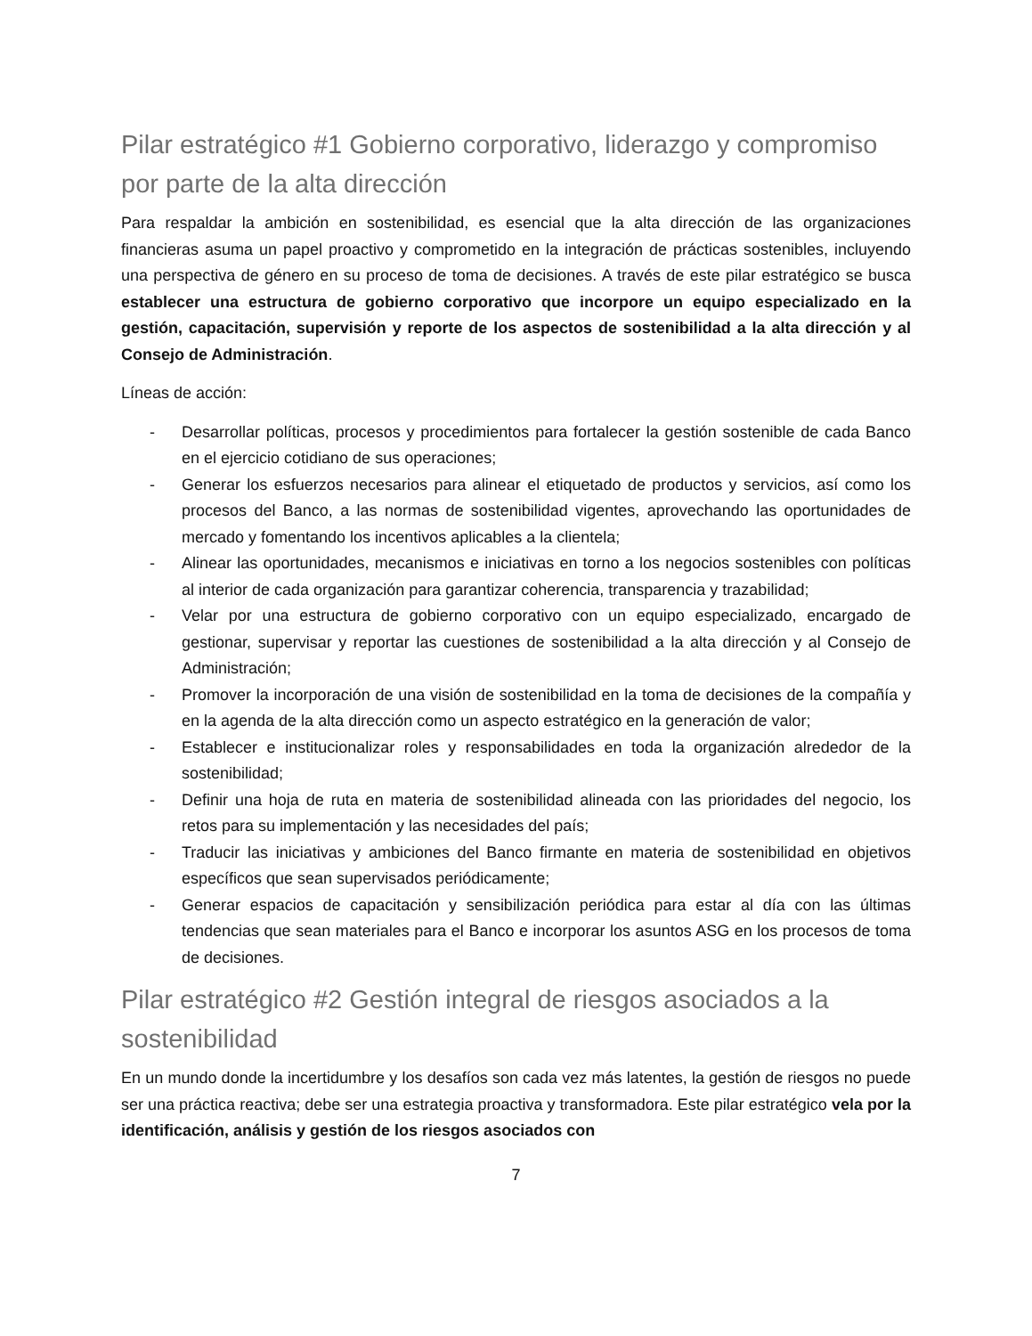Pilar estratégico #1 Gobierno corporativo, liderazgo y compromiso por parte de la alta dirección
Para respaldar la ambición en sostenibilidad, es esencial que la alta dirección de las organizaciones financieras asuma un papel proactivo y comprometido en la integración de prácticas sostenibles, incluyendo una perspectiva de género en su proceso de toma de decisiones. A través de este pilar estratégico se busca establecer una estructura de gobierno corporativo que incorpore un equipo especializado en la gestión, capacitación, supervisión y reporte de los aspectos de sostenibilidad a la alta dirección y al Consejo de Administración.
Líneas de acción:
- Desarrollar políticas, procesos y procedimientos para fortalecer la gestión sostenible de cada Banco en el ejercicio cotidiano de sus operaciones;
- Generar los esfuerzos necesarios para alinear el etiquetado de productos y servicios, así como los procesos del Banco, a las normas de sostenibilidad vigentes, aprovechando las oportunidades de mercado y fomentando los incentivos aplicables a la clientela;
- Alinear las oportunidades, mecanismos e iniciativas en torno a los negocios sostenibles con políticas al interior de cada organización para garantizar coherencia, transparencia y trazabilidad;
- Velar por una estructura de gobierno corporativo con un equipo especializado, encargado de gestionar, supervisar y reportar las cuestiones de sostenibilidad a la alta dirección y al Consejo de Administración;
- Promover la incorporación de una visión de sostenibilidad en la toma de decisiones de la compañía y en la agenda de la alta dirección como un aspecto estratégico en la generación de valor;
- Establecer e institucionalizar roles y responsabilidades en toda la organización alrededor de la sostenibilidad;
- Definir una hoja de ruta en materia de sostenibilidad alineada con las prioridades del negocio, los retos para su implementación y las necesidades del país;
- Traducir las iniciativas y ambiciones del Banco firmante en materia de sostenibilidad en objetivos específicos que sean supervisados periódicamente;
- Generar espacios de capacitación y sensibilización periódica para estar al día con las últimas tendencias que sean materiales para el Banco e incorporar los asuntos ASG en los procesos de toma de decisiones.
Pilar estratégico #2 Gestión integral de riesgos asociados a la sostenibilidad
En un mundo donde la incertidumbre y los desafíos son cada vez más latentes, la gestión de riesgos no puede ser una práctica reactiva; debe ser una estrategia proactiva y transformadora. Este pilar estratégico vela por la identificación, análisis y gestión de los riesgos asociados con
7